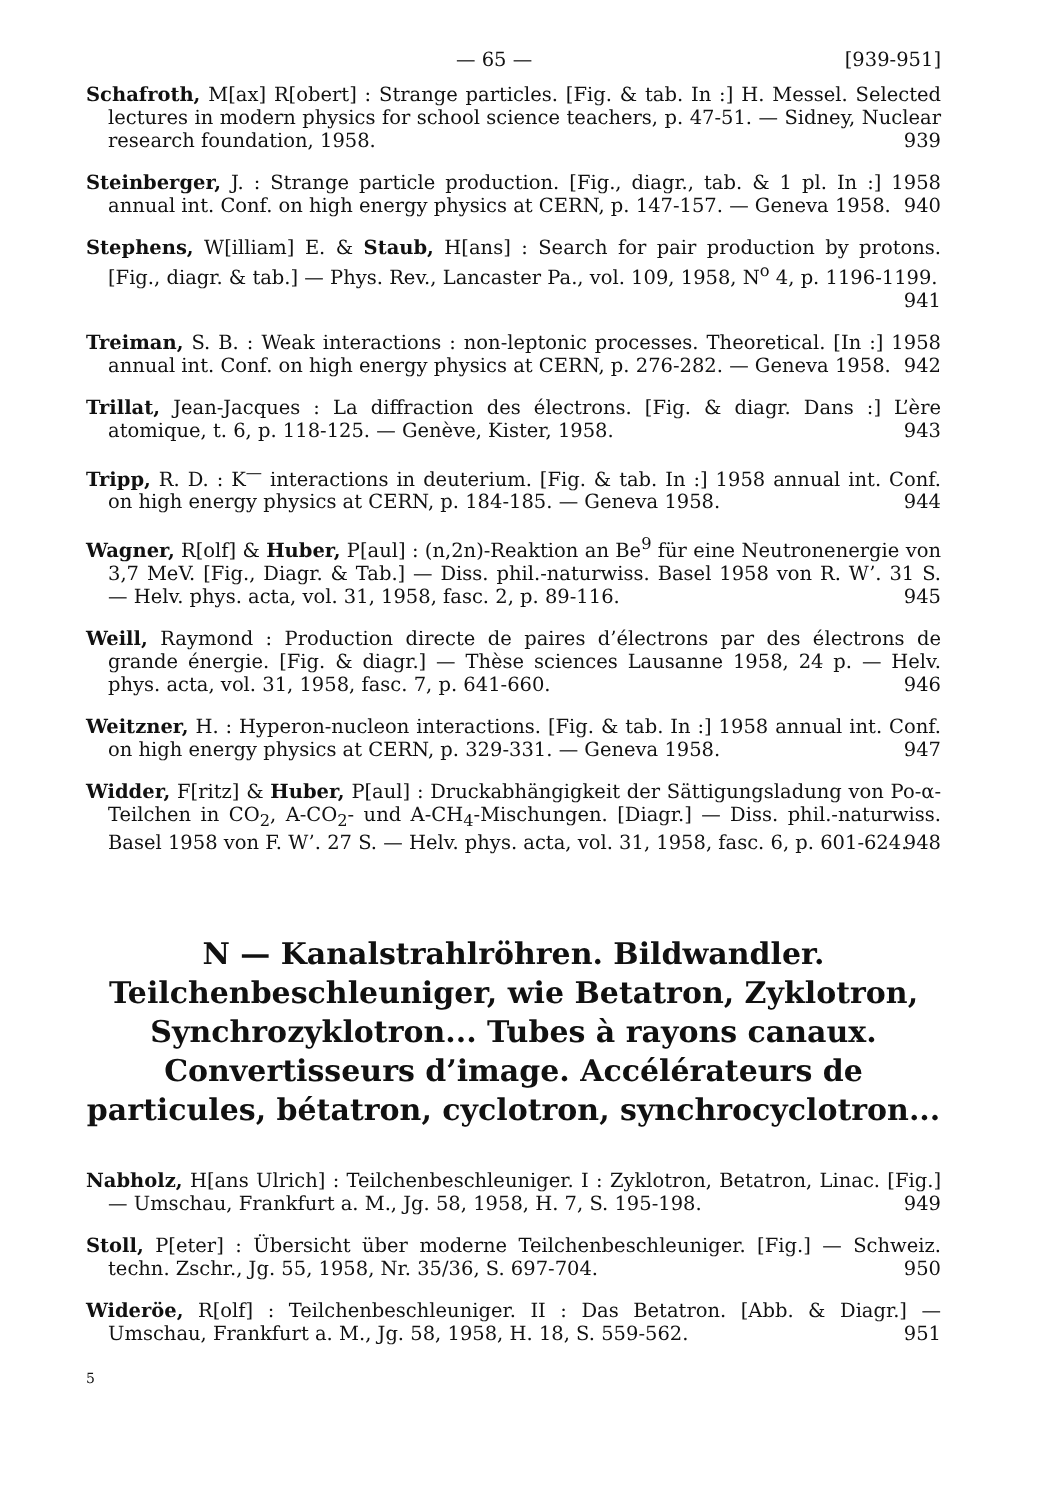— 65 — [939-951]
Schafroth, M[ax] R[obert] : Strange particles. [Fig. & tab. In :] H. Messel. Selected lectures in modern physics for school science teachers, p. 47-51. — Sidney, Nuclear research foundation, 1958. 939
Steinberger, J. : Strange particle production. [Fig., diagr., tab. & 1 pl. In :] 1958 annual int. Conf. on high energy physics at CERN, p. 147-157. — Geneva 1958. 940
Stephens, W[illiam] E. & Staub, H[ans] : Search for pair production by protons. [Fig., diagr. & tab.] — Phys. Rev., Lancaster Pa., vol. 109, 1958, N<sup>o</sup> 4, p. 1196-1199. 941
Treiman, S. B. : Weak interactions : non-leptonic processes. Theoretical. [In :] 1958 annual int. Conf. on high energy physics at CERN, p. 276-282. — Geneva 1958. 942
Trillat, Jean-Jacques : La diffraction des électrons. [Fig. & diagr. Dans :] L’ère atomique, t. 6, p. 118-125. — Genève, Kister, 1958. 943
Tripp, R. D. : K<sup>—</sup> interactions in deuterium. [Fig. & tab. In :] 1958 annual int. Conf. on high energy physics at CERN, p. 184-185. — Geneva 1958. 944
Wagner, R[olf] & Huber, P[aul] : (n,2n)-Reaktion an Be<sup>9</sup> für eine Neutronenergie von 3,7 MeV. [Fig., Diagr. & Tab.] — Diss. phil.-naturwiss. Basel 1958 von R. W’. 31 S. — Helv. phys. acta, vol. 31, 1958, fasc. 2, p. 89-116. 945
Weill, Raymond : Production directe de paires d’électrons par des électrons de grande énergie. [Fig. & diagr.] — Thèse sciences Lausanne 1958, 24 p. — Helv. phys. acta, vol. 31, 1958, fasc. 7, p. 641-660. 946
Weitzner, H. : Hyperon-nucleon interactions. [Fig. & tab. In :] 1958 annual int. Conf. on high energy physics at CERN, p. 329-331. — Geneva 1958. 947
Widder, F[ritz] & Huber, P[aul] : Druckabhängigkeit der Sättigungsladung von Po-α-Teilchen in CO<sub>2</sub>, A-CO<sub>2</sub>- und A-CH<sub>4</sub>-Mischungen. [Diagr.] — Diss. phil.-naturwiss. Basel 1958 von F. W’. 27 S. — Helv. phys. acta, vol. 31, 1958, fasc. 6, p. 601-624. 948
N — Kanalstrahlröhren. Bildwandler. Teilchenbeschleuniger, wie Betatron, Zyklotron, Synchrozyklotron... Tubes à rayons canaux. Convertisseurs d’image. Accélérateurs de particules, bétatron, cyclotron, synchrocyclotron...
Nabholz, H[ans Ulrich] : Teilchenbeschleuniger. I : Zyklotron, Betatron, Linac. [Fig.] — Umschau, Frankfurt a. M., Jg. 58, 1958, H. 7, S. 195-198. 949
Stoll, P[eter] : Übersicht über moderne Teilchenbeschleuniger. [Fig.] — Schweiz. techn. Zschr., Jg. 55, 1958, Nr. 35/36, S. 697-704. 950
Wideröe, R[olf] : Teilchenbeschleuniger. II : Das Betatron. [Abb. & Diagr.] — Umschau, Frankfurt a. M., Jg. 58, 1958, H. 18, S. 559-562. 951
5